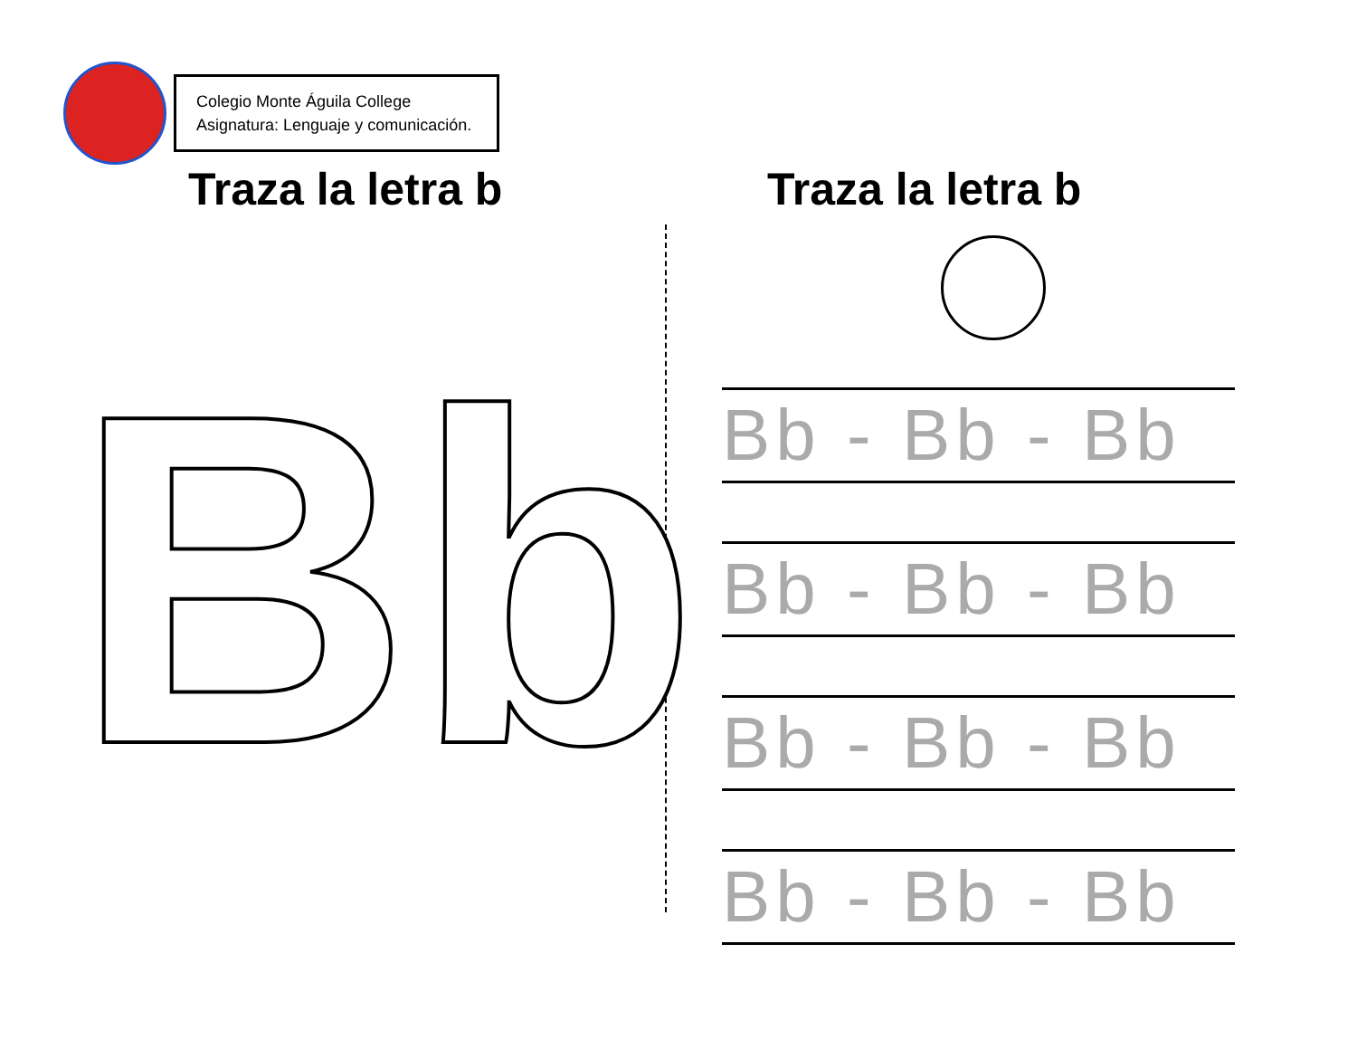Colegio Monte Águila College
Asignatura: Lenguaje y comunicación.
Traza la letra b Traza la letra b
Bb
Bb - Bb - Bb
Bb - Bb - Bb
Bb - Bb - Bb
Bb - Bb - Bb